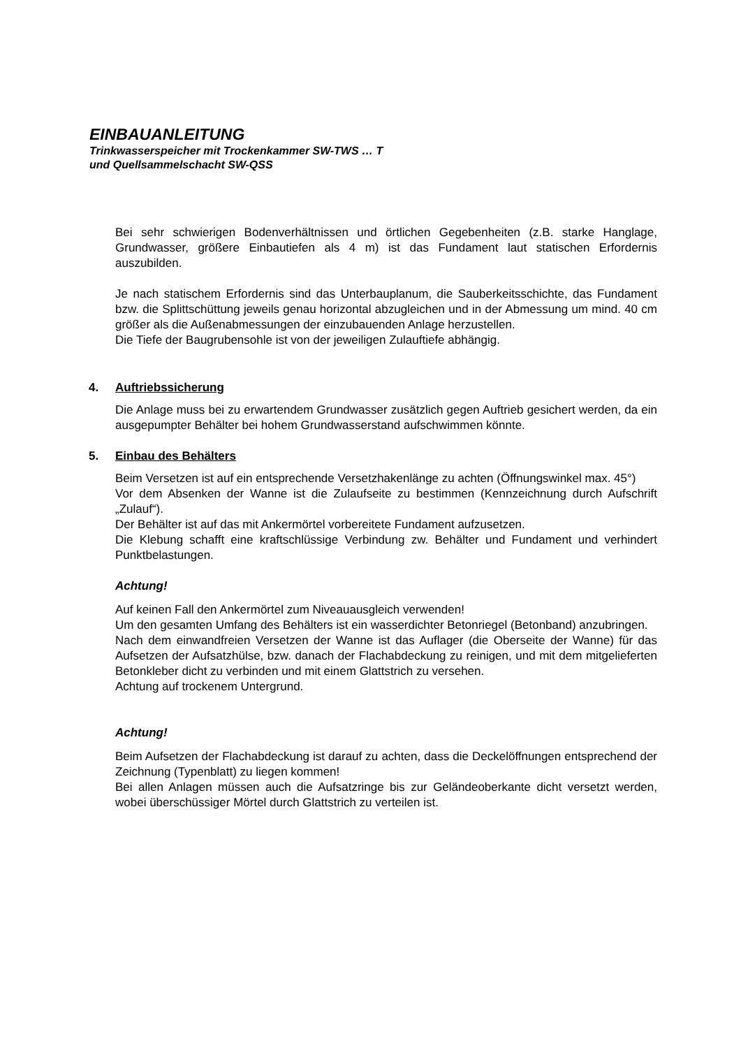EINBAUANLEITUNG
Trinkwasserspeicher mit Trockenkammer SW-TWS … T
und Quellsammelschacht SW-QSS
Bei sehr schwierigen Bodenverhältnissen und örtlichen Gegebenheiten (z.B. starke Hanglage, Grundwasser, größere Einbautiefen als 4 m) ist das Fundament laut statischen Erfordernis auszubilden.
Je nach statischem Erfordernis sind das Unterbauplanum, die Sauberkeitsschichte, das Fundament bzw. die Splittschüttung jeweils genau horizontal abzugleichen und in der Abmessung um mind. 40 cm größer als die Außenabmessungen der einzubauenden Anlage herzustellen.
Die Tiefe der Baugrubensohle ist von der jeweiligen Zulauftiefe abhängig.
4. Auftriebssicherung
Die Anlage muss bei zu erwartendem Grundwasser zusätzlich gegen Auftrieb gesichert werden, da ein ausgepumpter Behälter bei hohem Grundwasserstand aufschwimmen könnte.
5. Einbau des Behälters
Beim Versetzen ist auf ein entsprechende Versetzhakenlänge zu achten (Öffnungswinkel max. 45°)
Vor dem Absenken der Wanne ist die Zulaufseite zu bestimmen (Kennzeichnung durch Aufschrift „Zulauf“).
Der Behälter ist auf das mit Ankermörtel vorbereitete Fundament aufzusetzen.
Die Klebung schafft eine kraftschlüssige Verbindung zw. Behälter und Fundament und verhindert Punktbelastungen.
Achtung!
Auf keinen Fall den Ankermörtel zum Niveauausgleich verwenden!
Um den gesamten Umfang des Behälters ist ein wasserdichter Betonriegel (Betonband) anzubringen.
Nach dem einwandfreien Versetzen der Wanne ist das Auflager (die Oberseite der Wanne) für das Aufsetzen der Aufsatzhülse, bzw. danach der Flachabdeckung zu reinigen, und mit dem mitgelieferten Betonkleber dicht zu verbinden und mit einem Glattstrich zu versehen.
Achtung auf trockenem Untergrund.
Achtung!
Beim Aufsetzen der Flachabdeckung ist darauf zu achten, dass die Deckelöffnungen entsprechend der Zeichnung (Typenblatt) zu liegen kommen!
Bei allen Anlagen müssen auch die Aufsatzringe bis zur Geländeoberkante dicht versetzt werden, wobei überschüssiger Mörtel durch Glattstrich zu verteilen ist.